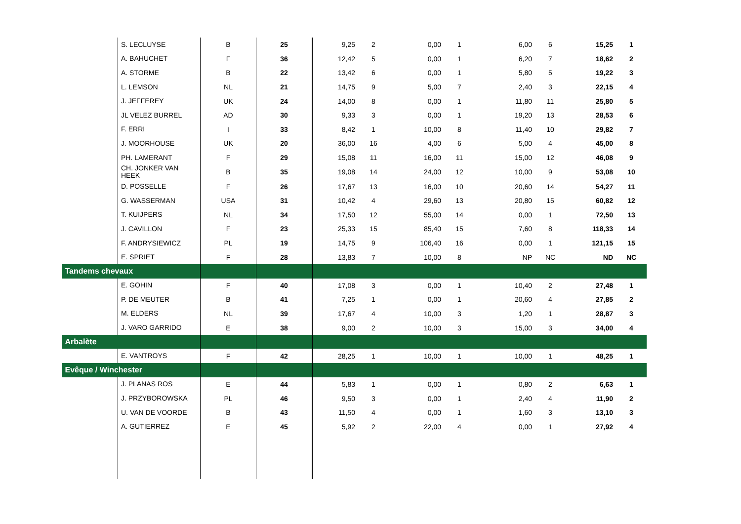| | S. LECLUYSE | B | 25 | 9,25 | 2 | 0,00 | 1 | 6,00 | 6 | 15,25 | 1 |
| | A. BAHUCHET | F | 36 | 12,42 | 5 | 0,00 | 1 | 6,20 | 7 | 18,62 | 2 |
| | A. STORME | B | 22 | 13,42 | 6 | 0,00 | 1 | 5,80 | 5 | 19,22 | 3 |
| | L. LEMSON | NL | 21 | 14,75 | 9 | 5,00 | 7 | 2,40 | 3 | 22,15 | 4 |
| | J. JEFFEREY | UK | 24 | 14,00 | 8 | 0,00 | 1 | 11,80 | 11 | 25,80 | 5 |
| | JL VELEZ BURREL | AD | 30 | 9,33 | 3 | 0,00 | 1 | 19,20 | 13 | 28,53 | 6 |
| | F. ERRI | I | 33 | 8,42 | 1 | 10,00 | 8 | 11,40 | 10 | 29,82 | 7 |
| | J. MOORHOUSE | UK | 20 | 36,00 | 16 | 4,00 | 6 | 5,00 | 4 | 45,00 | 8 |
| | PH. LAMERANT | F | 29 | 15,08 | 11 | 16,00 | 11 | 15,00 | 12 | 46,08 | 9 |
| | CH. JONKER VAN HEEK | B | 35 | 19,08 | 14 | 24,00 | 12 | 10,00 | 9 | 53,08 | 10 |
| | D. POSSELLE | F | 26 | 17,67 | 13 | 16,00 | 10 | 20,60 | 14 | 54,27 | 11 |
| | G. WASSERMAN | USA | 31 | 10,42 | 4 | 29,60 | 13 | 20,80 | 15 | 60,82 | 12 |
| | T. KUIJPERS | NL | 34 | 17,50 | 12 | 55,00 | 14 | 0,00 | 1 | 72,50 | 13 |
| | J. CAVILLON | F | 23 | 25,33 | 15 | 85,40 | 15 | 7,60 | 8 | 118,33 | 14 |
| | F. ANDRYSIEWICZ | PL | 19 | 14,75 | 9 | 106,40 | 16 | 0,00 | 1 | 121,15 | 15 |
| | E. SPRIET | F | 28 | 13,83 | 7 | 10,00 | 8 | NP | NC | ND | NC |
| Tandems chevaux | | | | | | | | | | | |
| | E. GOHIN | F | 40 | 17,08 | 3 | 0,00 | 1 | 10,40 | 2 | 27,48 | 1 |
| | P. DE MEUTER | B | 41 | 7,25 | 1 | 0,00 | 1 | 20,60 | 4 | 27,85 | 2 |
| | M. ELDERS | NL | 39 | 17,67 | 4 | 10,00 | 3 | 1,20 | 1 | 28,87 | 3 |
| | J. VARO GARRIDO | E | 38 | 9,00 | 2 | 10,00 | 3 | 15,00 | 3 | 34,00 | 4 |
| Arbalète | | | | | | | | | | | |
| | E. VANTROYS | F | 42 | 28,25 | 1 | 10,00 | 1 | 10,00 | 1 | 48,25 | 1 |
| Evêque / Winchester | | | | | | | | | | | |
| | J. PLANAS ROS | E | 44 | 5,83 | 1 | 0,00 | 1 | 0,80 | 2 | 6,63 | 1 |
| | J. PRZYBOROWSKA | PL | 46 | 9,50 | 3 | 0,00 | 1 | 2,40 | 4 | 11,90 | 2 |
| | U. VAN DE VOORDE | B | 43 | 11,50 | 4 | 0,00 | 1 | 1,60 | 3 | 13,10 | 3 |
| | A. GUTIERREZ | E | 45 | 5,92 | 2 | 22,00 | 4 | 0,00 | 1 | 27,92 | 4 |